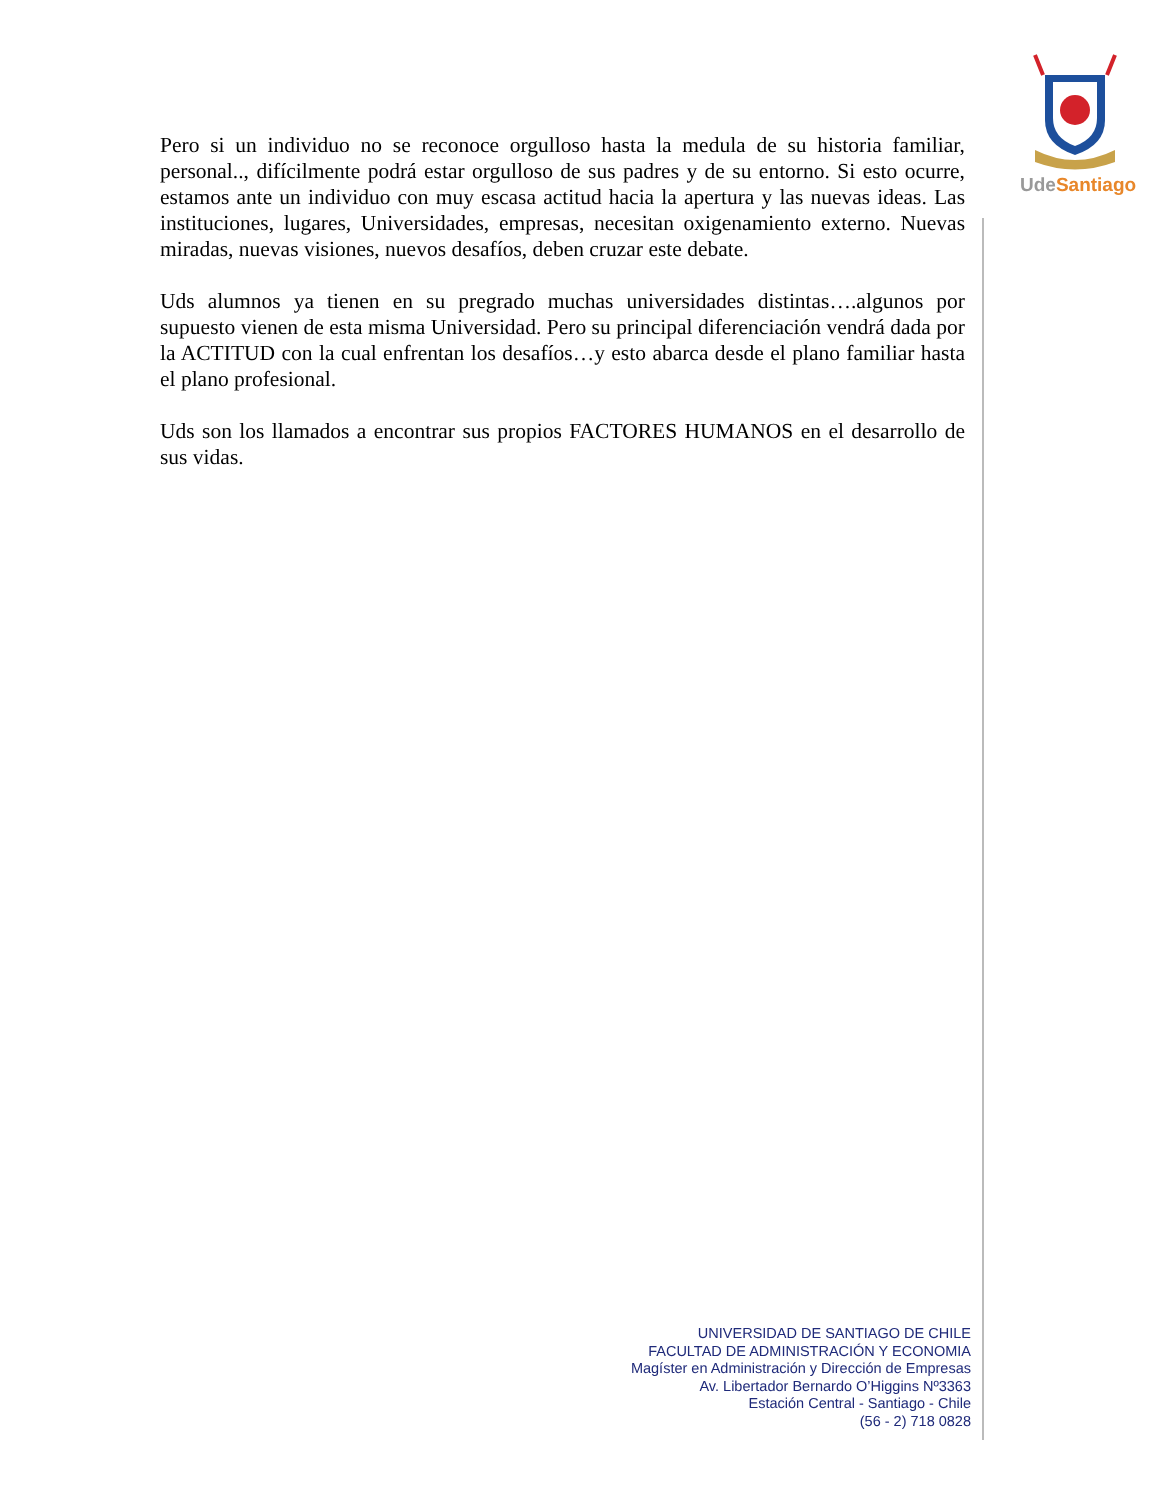Ude Santiago
Pero si un individuo no se reconoce orgulloso hasta la medula de su historia familiar, personal.., difícilmente podrá estar orgulloso de sus padres y de su entorno. Si esto ocurre, estamos ante un individuo con muy escasa actitud hacia la apertura y las nuevas ideas. Las instituciones, lugares, Universidades, empresas, necesitan oxigenamiento externo. Nuevas miradas, nuevas visiones, nuevos desafíos, deben cruzar este debate.
Uds alumnos ya tienen en su pregrado muchas universidades distintas….algunos por supuesto vienen de esta misma Universidad. Pero su principal diferenciación vendrá dada por la ACTITUD con la cual enfrentan los desafíos…y esto abarca desde el plano familiar hasta el plano profesional.
Uds son los llamados a encontrar sus propios FACTORES HUMANOS en el desarrollo de sus vidas.
UNIVERSIDAD DE SANTIAGO DE CHILE
FACULTAD DE ADMINISTRACIÓN Y ECONOMIA
Magíster en Administración y Dirección de Empresas
Av. Libertador Bernardo O’Higgins Nº3363
Estación Central - Santiago - Chile
(56 - 2) 718 0828